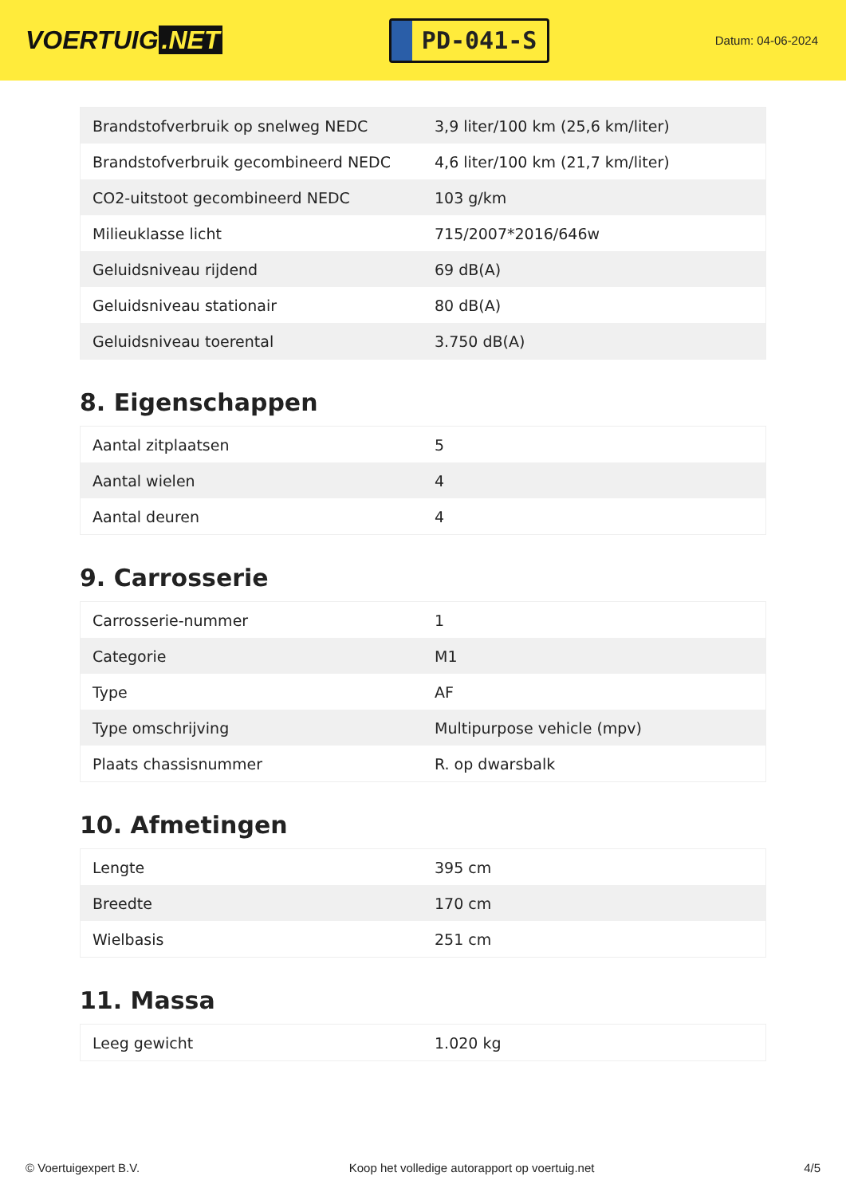VOERTUIG.NET
PD-041-S
Datum: 04-06-2024
| Brandstofverbruik op snelweg NEDC | 3,9 liter/100 km (25,6 km/liter) |
| Brandstofverbruik gecombineerd NEDC | 4,6 liter/100 km (21,7 km/liter) |
| CO2-uitstoot gecombineerd NEDC | 103 g/km |
| Milieuklasse licht | 715/2007*2016/646w |
| Geluidsniveau rijdend | 69 dB(A) |
| Geluidsniveau stationair | 80 dB(A) |
| Geluidsniveau toerental | 3.750 dB(A) |
8. Eigenschappen
| Aantal zitplaatsen | 5 |
| Aantal wielen | 4 |
| Aantal deuren | 4 |
9. Carrosserie
| Carrosserie-nummer | 1 |
| Categorie | M1 |
| Type | AF |
| Type omschrijving | Multipurpose vehicle (mpv) |
| Plaats chassisnummer | R. op dwarsbalk |
10. Afmetingen
| Lengte | 395 cm |
| Breedte | 170 cm |
| Wielbasis | 251 cm |
11. Massa
| Leeg gewicht | 1.020 kg |
© Voertuigexpert B.V. Koop het volledige autorapport op voertuig.net 4/5